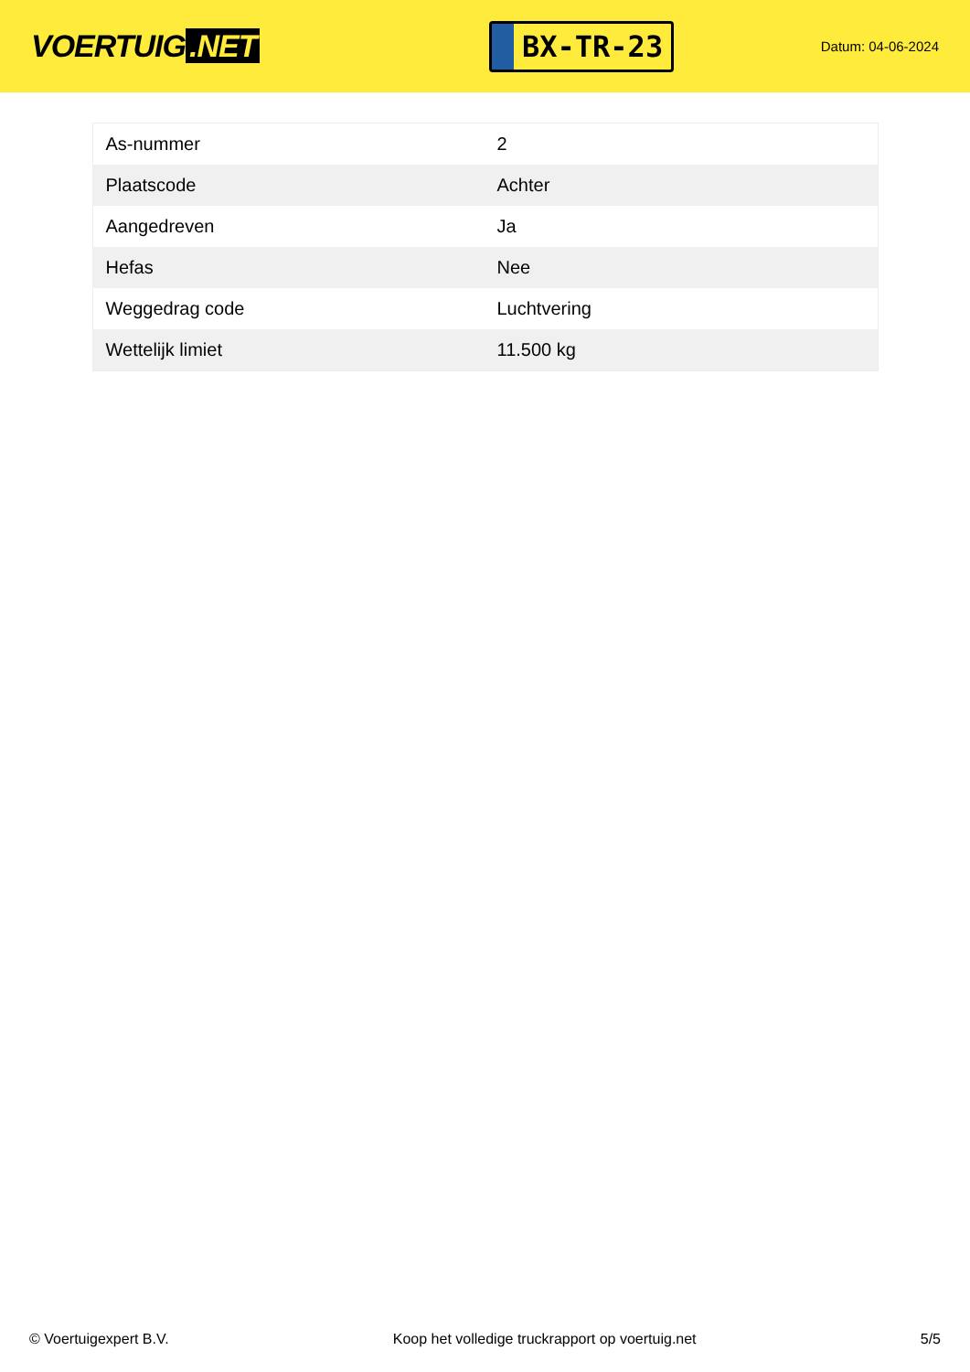VOERTUIG.NET
BX-TR-23
Datum: 04-06-2024
| As-nummer | 2 |
| Plaatscode | Achter |
| Aangedreven | Ja |
| Hefas | Nee |
| Weggedrag code | Luchtvering |
| Wettelijk limiet | 11.500 kg |
© Voertuigexpert B.V. Koop het volledige truckrapport op voertuig.net 5/5